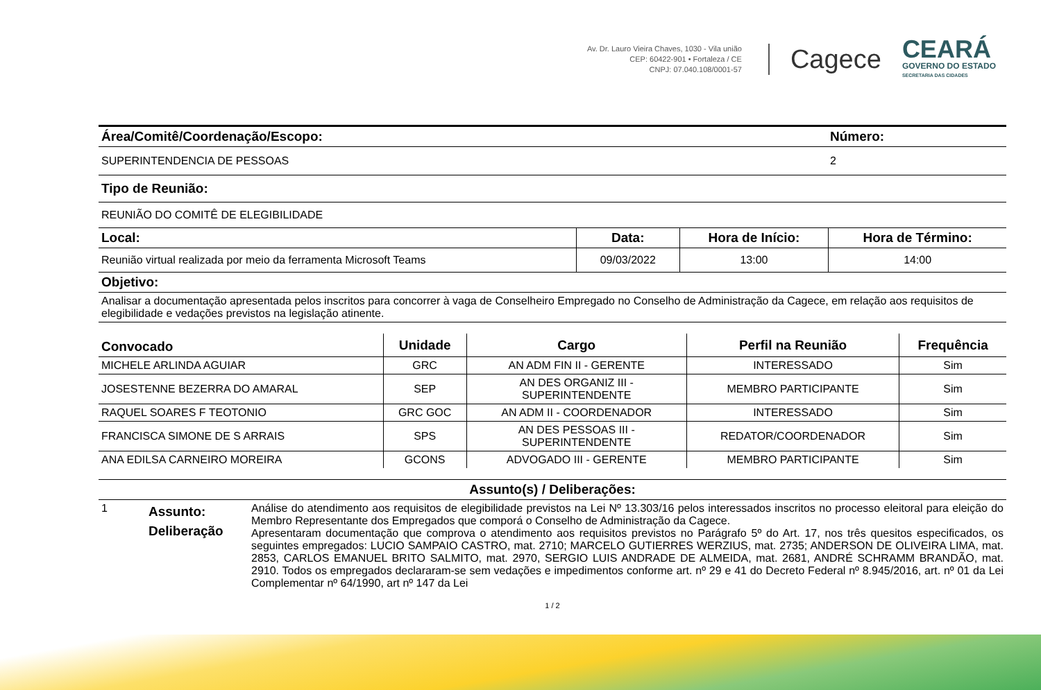Av. Dr. Lauro Vieira Chaves, 1030 - Vila união
CEP: 60422-901 • Fortaleza / CE
CNPJ: 07.040.108/0001-57
Cagece
CEARÁ
GOVERNO DO ESTADO
SECRETARIA DAS CIDADES
| Área/Comitê/Coordenação/Escopo: | Número: |
| --- | --- |
| SUPERINTENDENCIA DE PESSOAS | 2 |
| Tipo de Reunião: | |
| REUNIÃO DO COMITÊ DE ELEGIBILIDADE | |
| Local: | Data: | Hora de Início: | Hora de Término: |
| --- | --- | --- | --- |
| Reunião virtual realizada por meio da ferramenta Microsoft Teams | 09/03/2022 | 13:00 | 14:00 |
| Objetivo: | | | |
| Analisar a documentação apresentada pelos inscritos para concorrer à vaga de Conselheiro Empregado no Conselho de Administração da Cagece, em relação aos requisitos de elegibilidade e vedações previstos na legislação atinente. | | | |
| Convocado | Unidade | Cargo | Perfil na Reunião | Frequência |
| --- | --- | --- | --- | --- |
| MICHELE ARLINDA AGUIAR | GRC | AN ADM FIN II - GERENTE | INTERESSADO | Sim |
| JOSESTENNE BEZERRA DO AMARAL | SEP | AN DES ORGANIZ III - SUPERINTENDENTE | MEMBRO PARTICIPANTE | Sim |
| RAQUEL SOARES F TEOTONIO | GRC GOC | AN ADM II - COORDENADOR | INTERESSADO | Sim |
| FRANCISCA SIMONE DE S ARRAIS | SPS | AN DES PESSOAS III - SUPERINTENDENTE | REDATOR/COORDENADOR | Sim |
| ANA EDILSA CARNEIRO MOREIRA | GCONS | ADVOGADO III - GERENTE | MEMBRO PARTICIPANTE | Sim |
| Assunto(s) / Deliberações: | | |
| --- | --- | --- |
| 1 | Assunto: Deliberação | Análise do atendimento aos requisitos de elegibilidade previstos na Lei Nº 13.303/16 pelos interessados inscritos no processo eleitoral para eleição do Membro Representante dos Empregados que comporá o Conselho de Administração da Cagece. Apresentaram documentação que comprova o atendimento aos requisitos previstos no Parágrafo 5º do Art. 17, nos três quesitos especificados, os seguintes empregados: LUCIO SAMPAIO CASTRO, mat. 2710; MARCELO GUTIERRES WERZIUS, mat. 2735; ANDERSON DE OLIVEIRA LIMA, mat. 2853, CARLOS EMANUEL BRITO SALMITO, mat. 2970, SERGIO LUIS ANDRADE DE ALMEIDA, mat. 2681, ANDRÉ SCHRAMM BRANDÃO, mat. 2910. Todos os empregados declararam-se sem vedações e impedimentos conforme art. nº 29 e 41 do Decreto Federal nº 8.945/2016, art. nº 01 da Lei Complementar nº 64/1990, art nº 147 da Lei |
1 / 2